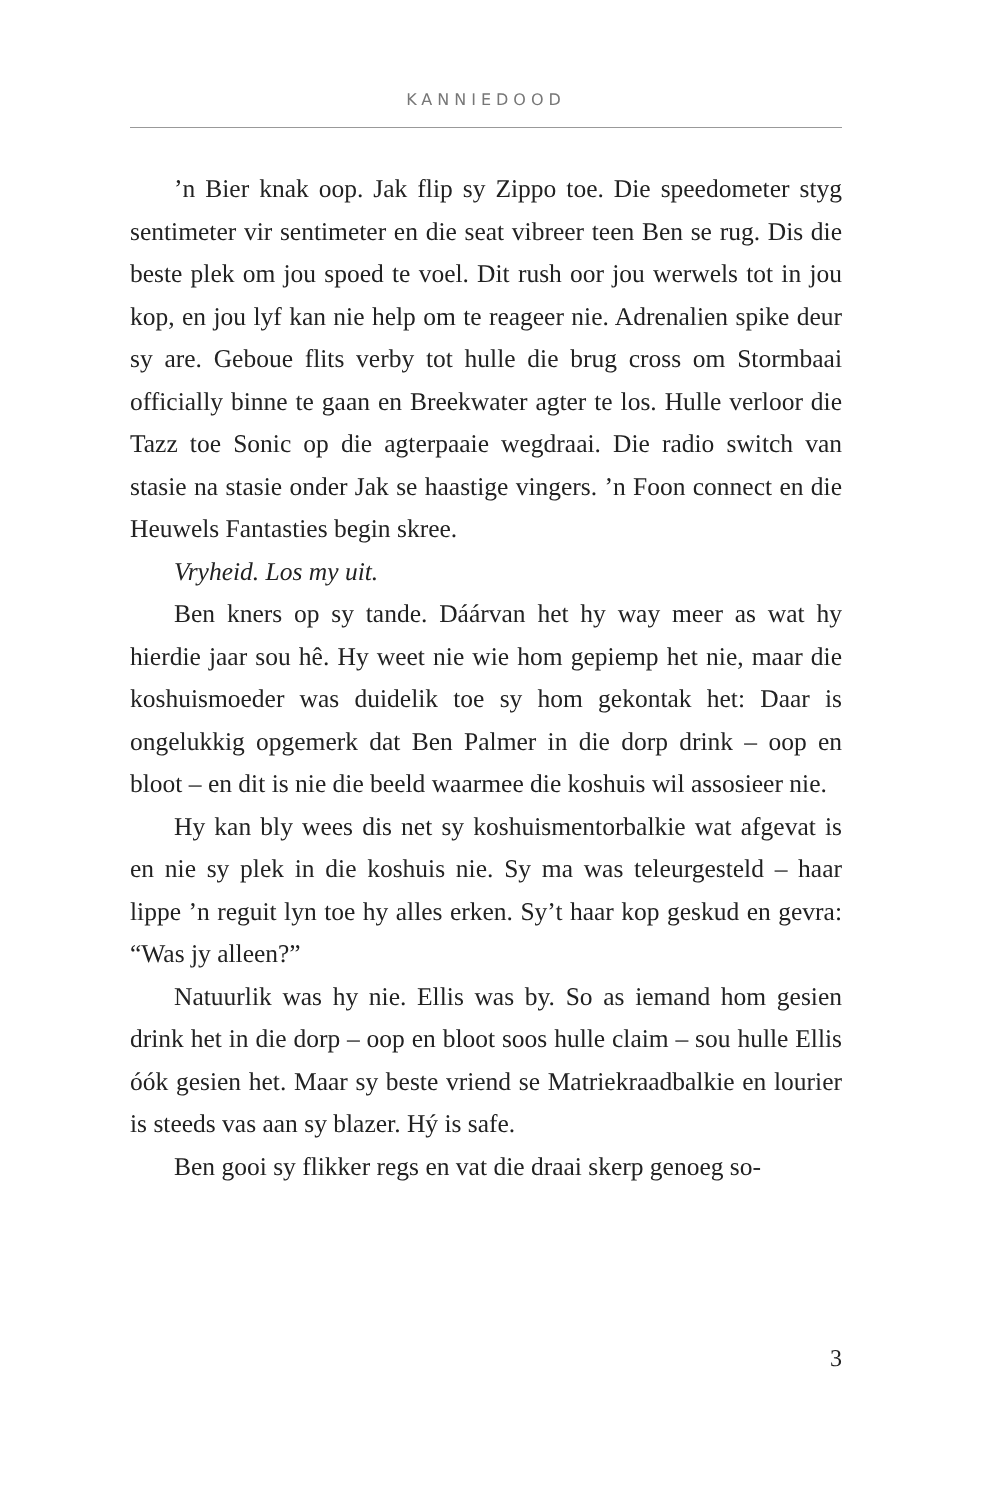KANNIEDOOD
’n Bier knak oop. Jak flip sy Zippo toe. Die speedometer styg sentimeter vir sentimeter en die seat vibreer teen Ben se rug. Dis die beste plek om jou spoed te voel. Dit rush oor jou werwels tot in jou kop, en jou lyf kan nie help om te reageer nie. Adrenalien spike deur sy are. Geboue flits verby tot hulle die brug cross om Stormbaai officially binne te gaan en Breekwater agter te los. Hulle verloor die Tazz toe Sonic op die agterpaaie wegdraai. Die radio switch van stasie na stasie onder Jak se haastige vingers. ’n Foon connect en die Heuwels Fantasties begin skree.
Vryheid. Los my uit.
Ben kners op sy tande. Dáárvan het hy way meer as wat hy hierdie jaar sou hê. Hy weet nie wie hom gepiemp het nie, maar die koshuismoeder was duidelik toe sy hom gekontak het: Daar is ongelukkig opgemerk dat Ben Palmer in die dorp drink – oop en bloot – en dit is nie die beeld waarmee die koshuis wil assosieer nie.
Hy kan bly wees dis net sy koshuismentorbalkie wat afgevat is en nie sy plek in die koshuis nie. Sy ma was teleurgesteld – haar lippe ’n reguit lyn toe hy alles erken. Sy’t haar kop geskud en gevra: “Was jy alleen?”
Natuurlik was hy nie. Ellis was by. So as iemand hom gesien drink het in die dorp – oop en bloot soos hulle claim – sou hulle Ellis óók gesien het. Maar sy beste vriend se Matriekraadbalkie en lourier is steeds vas aan sy blazer. Hý is safe.
Ben gooi sy flikker regs en vat die draai skerp genoeg so-
3